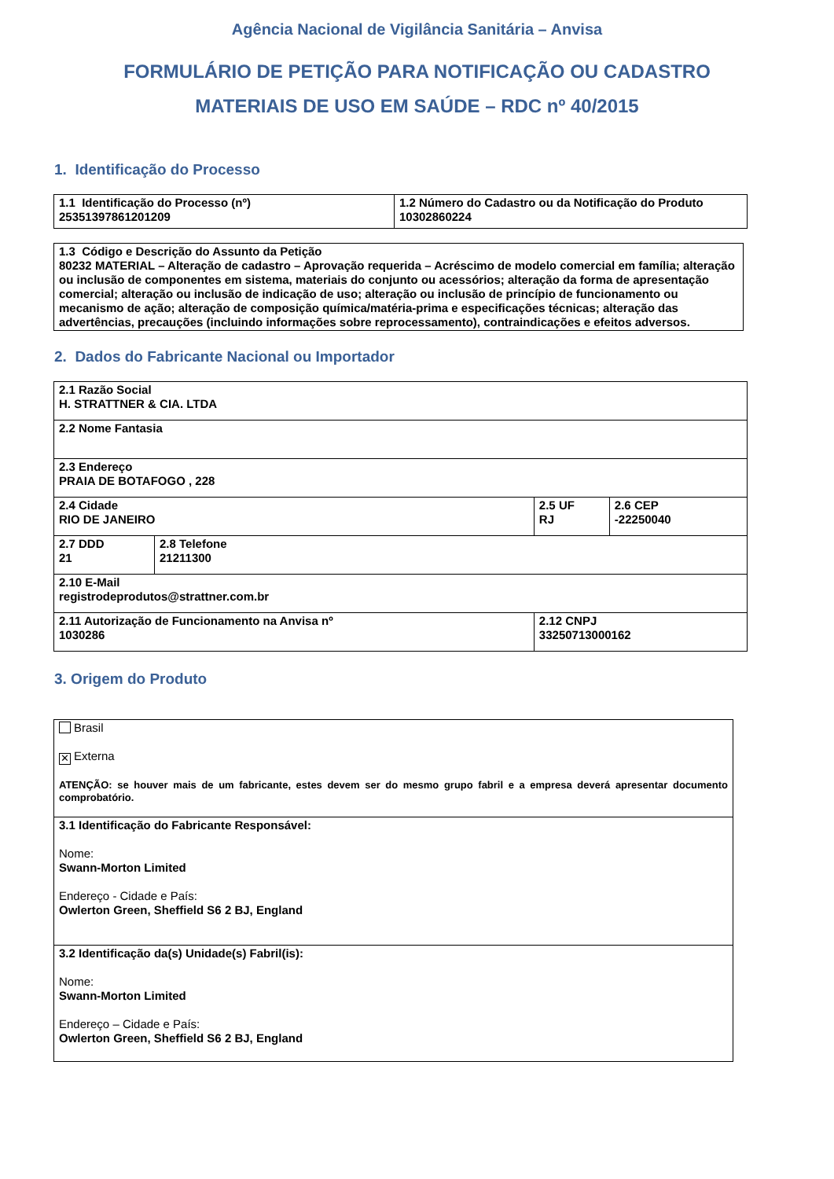Agência Nacional de Vigilância Sanitária – Anvisa
FORMULÁRIO DE PETIÇÃO PARA NOTIFICAÇÃO OU CADASTRO
MATERIAIS DE USO EM SAÚDE – RDC nº 40/2015
1. Identificação do Processo
| 1.1 Identificação do Processo (nº) 25351397861201209 | 1.2 Número do Cadastro ou da Notificação do Produto 10302860224 |
| 1.3 Código e Descrição do Assunto da Petição 80232 MATERIAL – Alteração de cadastro – Aprovação requerida – Acréscimo de modelo comercial em família; alteração ou inclusão de componentes em sistema, materiais do conjunto ou acessórios; alteração da forma de apresentação comercial; alteração ou inclusão de indicação de uso; alteração ou inclusão de princípio de funcionamento ou mecanismo de ação; alteração de composição química/matéria-prima e especificações técnicas; alteração das advertências, precauções (incluindo informações sobre reprocessamento), contraindicações e efeitos adversos. |
2. Dados do Fabricante Nacional ou Importador
| 2.1 Razão Social H. STRATTNER & CIA. LTDA | | | |
| 2.2 Nome Fantasia | | | |
| 2.3 Endereço PRAIA DE BOTAFOGO , 228 | | | |
| 2.4 Cidade RIO DE JANEIRO | | 2.5 UF RJ | 2.6 CEP -22250040 |
| 2.7 DDD 21 | 2.8 Telefone 21211300 | | |
| 2.10 E-Mail registrodeprodutos@strattner.com.br | | | |
| 2.11 Autorização de Funcionamento na Anvisa nº 1030286 | | 2.12 CNPJ 33250713000162 | |
3. Origem do Produto
| Brasil ✕ Externa ATENÇÃO: se houver mais de um fabricante, estes devem ser do mesmo grupo fabril e a empresa deverá apresentar documento comprobatório. |
| 3.1 Identificação do Fabricante Responsável: Nome: Swann-Morton Limited Endereço - Cidade e País: Owlerton Green, Sheffield S6 2 BJ, England |
| 3.2 Identificação da(s) Unidade(s) Fabril(is): Nome: Swann-Morton Limited Endereço – Cidade e País: Owlerton Green, Sheffield S6 2 BJ, England |